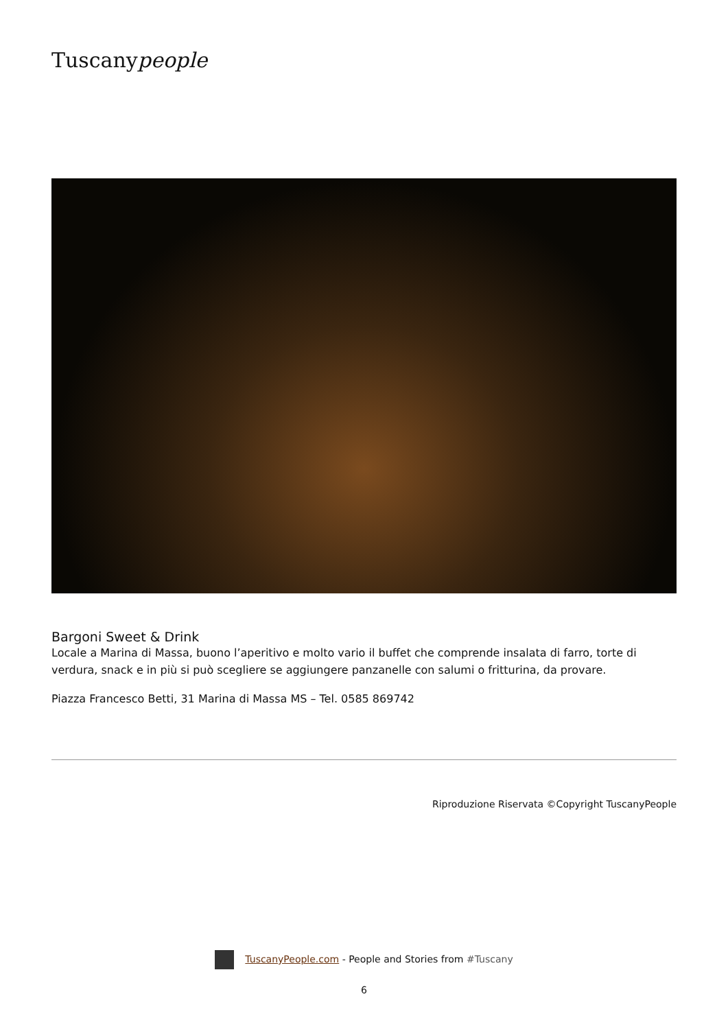Tuscanypeople
Bargoni Sweet & Drink
Locale a Marina di Massa, buono l’aperitivo e molto vario il buffet che comprende insalata di farro, torte di verdura, snack e in più si può scegliere se aggiungere panzanelle con salumi o fritturina, da provare.
Piazza Francesco Betti, 31 Marina di Massa MS – Tel. 0585 869742
Riproduzione Riservata ©Copyright TuscanyPeople
TuscanyPeople.com - People and Stories from #Tuscany
6